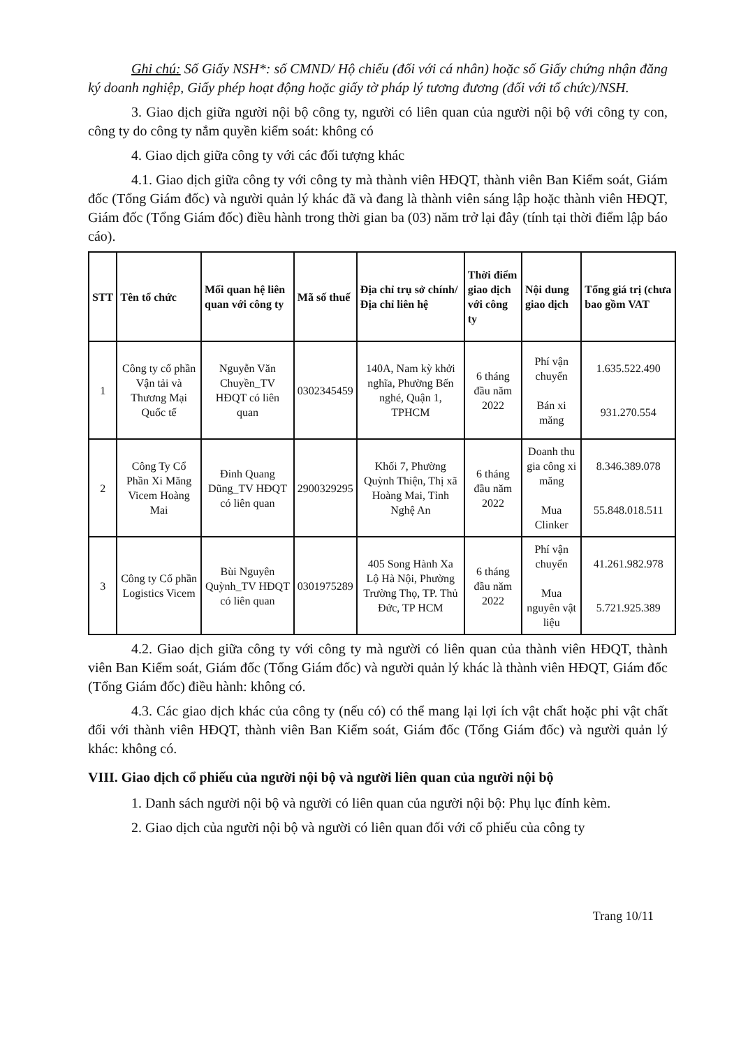Ghi chú: Số Giấy NSH*: số CMND/ Hộ chiếu (đối với cá nhân) hoặc số Giấy chứng nhận đăng ký doanh nghiệp, Giấy phép hoạt động hoặc giấy tờ pháp lý tương đương (đối với tổ chức)/NSH.
3. Giao dịch giữa người nội bộ công ty, người có liên quan của người nội bộ với công ty con, công ty do công ty nắm quyền kiểm soát: không có
4. Giao dịch giữa công ty với các đối tượng khác
4.1. Giao dịch giữa công ty với công ty mà thành viên HĐQT, thành viên Ban Kiểm soát, Giám đốc (Tổng Giám đốc) và người quản lý khác đã và đang là thành viên sáng lập hoặc thành viên HĐQT, Giám đốc (Tổng Giám đốc) điều hành trong thời gian ba (03) năm trở lại đây (tính tại thời điểm lập báo cáo).
| STT | Tên tổ chức | Mối quan hệ liên quan với công ty | Mã số thuế | Địa chỉ trụ sở chính/ Địa chỉ liên hệ | Thời điểm giao dịch với công ty | Nội dung giao dịch | Tổng giá trị (chưa bao gồm VAT |
| --- | --- | --- | --- | --- | --- | --- | --- |
| 1 | Công ty cổ phần Vận tải và Thương Mại Quốc tế | Nguyễn Văn Chuyền_TV HĐQT có liên quan | 0302345459 | 140A, Nam kỳ khởi nghĩa, Phường Bến nghé, Quận 1, TPHCM | 6 tháng đầu năm 2022 | Phí vận chuyển Bán xi măng | 1.635.522.490 931.270.554 |
| 2 | Công Ty Cổ Phần Xi Măng Vicem Hoàng Mai | Đinh Quang Dũng_TV HĐQT có liên quan | 2900329295 | Khối 7, Phường Quỳnh Thiện, Thị xã Hoàng Mai, Tỉnh Nghệ An | 6 tháng đầu năm 2022 | Doanh thu gia công xi măng Mua Clinker | 8.346.389.078 55.848.018.511 |
| 3 | Công ty Cổ phần Logistics Vicem | Bùi Nguyên Quỳnh_TV HĐQT có liên quan | 0301975289 | 405 Song Hành Xa Lộ Hà Nội, Phường Trường Thọ, TP. Thủ Đức, TP HCM | 6 tháng đầu năm 2022 | Phí vận chuyển Mua nguyên vật liệu | 41.261.982.978 5.721.925.389 |
4.2. Giao dịch giữa công ty với công ty mà người có liên quan của thành viên HĐQT, thành viên Ban Kiểm soát, Giám đốc (Tổng Giám đốc) và người quản lý khác là thành viên HĐQT, Giám đốc (Tổng Giám đốc) điều hành: không có.
4.3. Các giao dịch khác của công ty (nếu có) có thể mang lại lợi ích vật chất hoặc phi vật chất đối với thành viên HĐQT, thành viên Ban Kiểm soát, Giám đốc (Tổng Giám đốc) và người quản lý khác: không có.
VIII. Giao dịch cổ phiếu của người nội bộ và người liên quan của người nội bộ
1. Danh sách người nội bộ và người có liên quan của người nội bộ: Phụ lục đính kèm.
2. Giao dịch của người nội bộ và người có liên quan đối với cổ phiếu của công ty
Trang 10/11